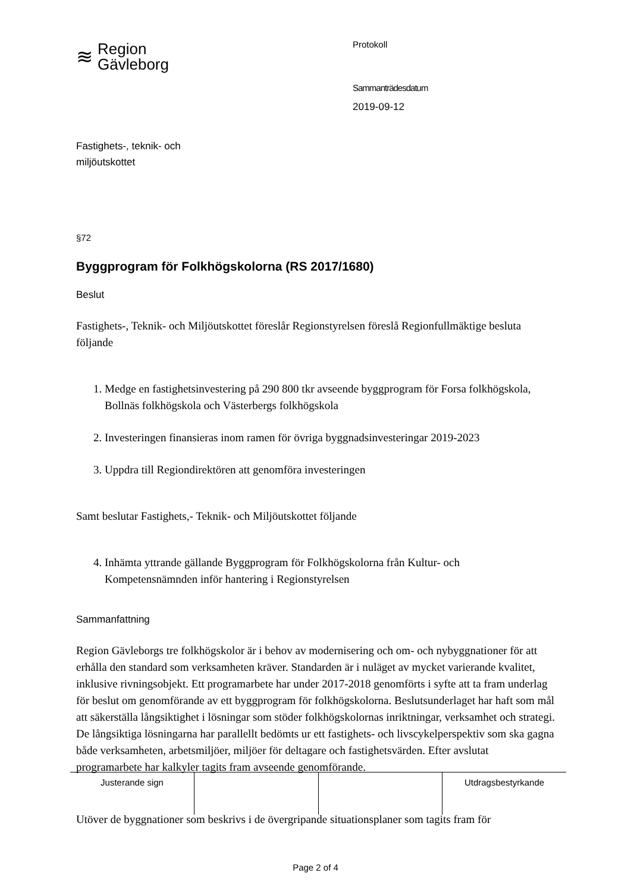≋ Region
Gävleborg
Fastighets-, teknik- och
miljöutskottet
Protokoll
Sammanträdesdatum
2019-09-12
§72
Byggprogram för Folkhögskolorna (RS 2017/1680)
Beslut
Fastighets-, Teknik- och Miljöutskottet föreslår Regionstyrelsen föreslå Regionfullmäktige besluta följande
1. Medge en fastighetsinvestering på 290 800 tkr avseende byggprogram för Forsa folkhögskola, Bollnäs folkhögskola och Västerbergs folkhögskola
2. Investeringen finansieras inom ramen för övriga byggnadsinvesteringar 2019-2023
3. Uppdra till Regiondirektören att genomföra investeringen
Samt beslutar Fastighets,- Teknik- och Miljöutskottet följande
4. Inhämta yttrande gällande Byggprogram för Folkhögskolorna från Kultur- och Kompetensnämnden inför hantering i Regionstyrelsen
Sammanfattning
Region Gävleborgs tre folkhögskolor är i behov av modernisering och om- och nybyggnationer för att erhålla den standard som verksamheten kräver. Standarden är i nuläget av mycket varierande kvalitet, inklusive rivningsobjekt. Ett programarbete har under 2017-2018 genomförts i syfte att ta fram underlag för beslut om genomförande av ett byggprogram för folkhögskolorna. Beslutsunderlaget har haft som mål att säkerställa långsiktighet i lösningar som stöder folkhögskolornas inriktningar, verksamhet och strategi. De långsiktiga lösningarna har parallellt bedömts ur ett fastighets- och livscykelperspektiv som ska gagna både verksamheten, arbetsmiljöer, miljöer för deltagare och fastighetsvärden. Efter avslutat programarbete har kalkyler tagits fram avseende genomförande.
Utöver de byggnationer som beskrivs i de övergripande situationsplaner som tagits fram för
| Justerande sign | | | Utdragsbestyrkande |
Page 2 of 4